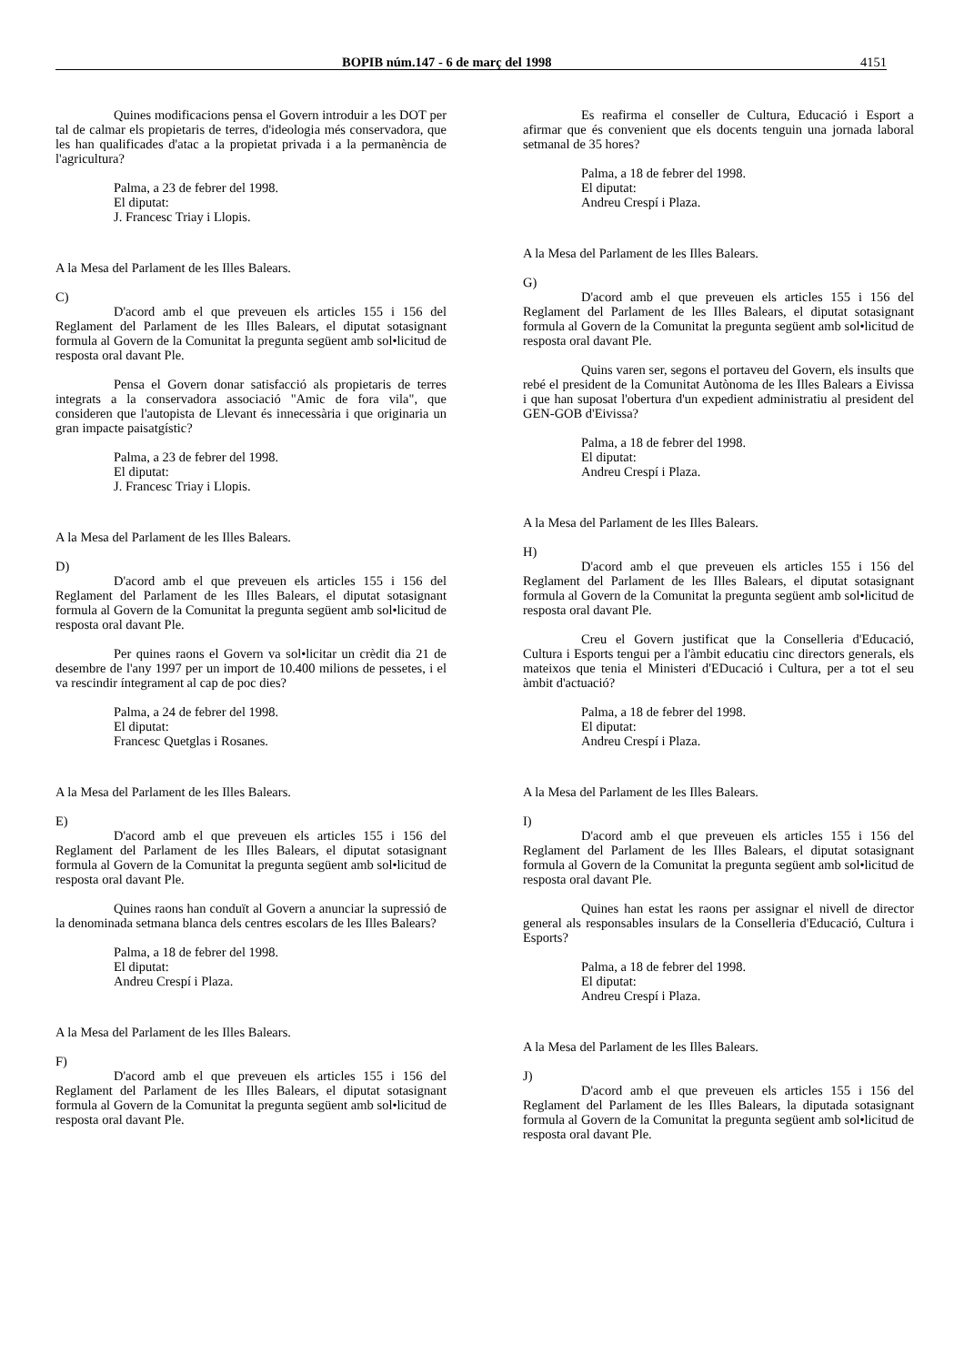BOPIB núm.147 - 6 de març del 1998 4151
Quines modificacions pensa el Govern introduir a les DOT per tal de calmar els propietaris de terres, d'ideologia més conservadora, que les han qualificades d'atac a la propietat privada i a la permanència de l'agricultura?
Palma, a 23 de febrer del 1998.
El diputat:
J. Francesc Triay i Llopis.
A la Mesa del Parlament de les Illes Balears.
C)
D'acord amb el que preveuen els articles 155 i 156 del Reglament del Parlament de les Illes Balears, el diputat sotasignant formula al Govern de la Comunitat la pregunta següent amb sol•licitud de resposta oral davant Ple.
Pensa el Govern donar satisfacció als propietaris de terres integrats a la conservadora associació "Amic de fora vila", que consideren que l'autopista de Llevant és innecessària i que originaria un gran impacte paisatgístic?
Palma, a 23 de febrer del 1998.
El diputat:
J. Francesc Triay i Llopis.
A la Mesa del Parlament de les Illes Balears.
D)
D'acord amb el que preveuen els articles 155 i 156 del Reglament del Parlament de les Illes Balears, el diputat sotasignant formula al Govern de la Comunitat la pregunta següent amb sol•licitud de resposta oral davant Ple.
Per quines raons el Govern va sol•licitar un crèdit dia 21 de desembre de l'any 1997 per un import de 10.400 milions de pessetes, i el va rescindir íntegrament al cap de poc dies?
Palma, a 24 de febrer del 1998.
El diputat:
Francesc Quetglas i Rosanes.
A la Mesa del Parlament de les Illes Balears.
E)
D'acord amb el que preveuen els articles 155 i 156 del Reglament del Parlament de les Illes Balears, el diputat sotasignant formula al Govern de la Comunitat la pregunta següent amb sol•licitud de resposta oral davant Ple.
Quines raons han conduït al Govern a anunciar la supressió de la denominada setmana blanca dels centres escolars de les Illes Balears?
Palma, a 18 de febrer del 1998.
El diputat:
Andreu Crespí i Plaza.
A la Mesa del Parlament de les Illes Balears.
F)
D'acord amb el que preveuen els articles 155 i 156 del Reglament del Parlament de les Illes Balears, el diputat sotasignant formula al Govern de la Comunitat la pregunta següent amb sol•licitud de resposta oral davant Ple.
Es reafirma el conseller de Cultura, Educació i Esport a afirmar que és convenient que els docents tenguin una jornada laboral setmanal de 35 hores?
Palma, a 18 de febrer del 1998.
El diputat:
Andreu Crespí i Plaza.
A la Mesa del Parlament de les Illes Balears.
G)
D'acord amb el que preveuen els articles 155 i 156 del Reglament del Parlament de les Illes Balears, el diputat sotasignant formula al Govern de la Comunitat la pregunta següent amb sol•licitud de resposta oral davant Ple.
Quins varen ser, segons el portaveu del Govern, els insults que rebé el president de la Comunitat Autònoma de les Illes Balears a Eivissa i que han suposat l'obertura d'un expedient administratiu al president del GEN-GOB d'Eivissa?
Palma, a 18 de febrer del 1998.
El diputat:
Andreu Crespí i Plaza.
A la Mesa del Parlament de les Illes Balears.
H)
D'acord amb el que preveuen els articles 155 i 156 del Reglament del Parlament de les Illes Balears, el diputat sotasignant formula al Govern de la Comunitat la pregunta següent amb sol•licitud de resposta oral davant Ple.
Creu el Govern justificat que la Conselleria d'Educació, Cultura i Esports tengui per a l'àmbit educatiu cinc directors generals, els mateixos que tenia el Ministeri d'EDucació i Cultura, per a tot el seu àmbit d'actuació?
Palma, a 18 de febrer del 1998.
El diputat:
Andreu Crespí i Plaza.
A la Mesa del Parlament de les Illes Balears.
I)
D'acord amb el que preveuen els articles 155 i 156 del Reglament del Parlament de les Illes Balears, el diputat sotasignant formula al Govern de la Comunitat la pregunta següent amb sol•licitud de resposta oral davant Ple.
Quines han estat les raons per assignar el nivell de director general als responsables insulars de la Conselleria d'Educació, Cultura i Esports?
Palma, a 18 de febrer del 1998.
El diputat:
Andreu Crespí i Plaza.
A la Mesa del Parlament de les Illes Balears.
J)
D'acord amb el que preveuen els articles 155 i 156 del Reglament del Parlament de les Illes Balears, la diputada sotasignant formula al Govern de la Comunitat la pregunta següent amb sol•licitud de resposta oral davant Ple.